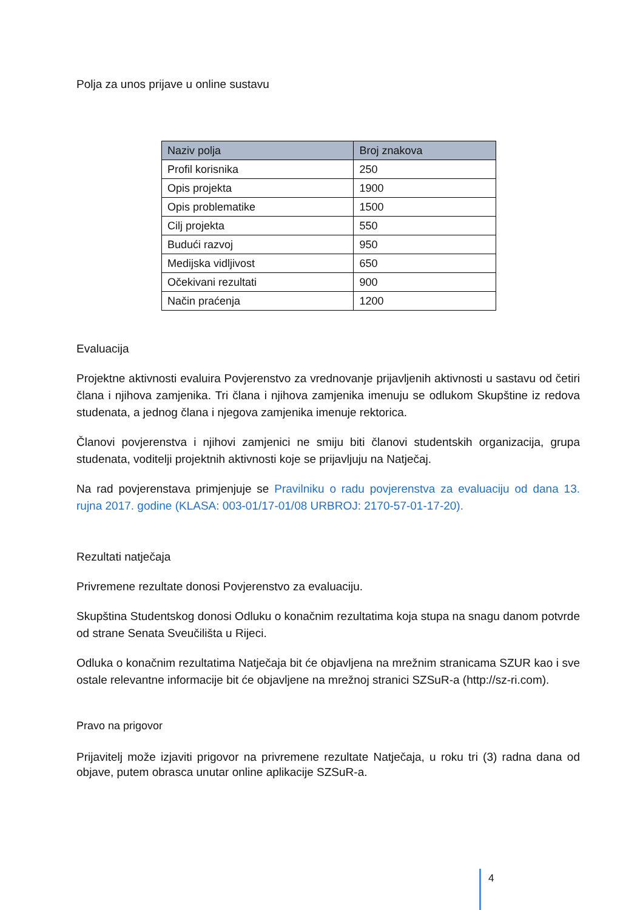Polja za unos prijave u online sustavu
| Naziv polja | Broj znakova |
| --- | --- |
| Profil korisnika | 250 |
| Opis projekta | 1900 |
| Opis problematike | 1500 |
| Cilj projekta | 550 |
| Budući razvoj | 950 |
| Medijska vidljivost | 650 |
| Očekivani rezultati | 900 |
| Način praćenja | 1200 |
Evaluacija
Projektne aktivnosti evaluira Povjerenstvo za vrednovanje prijavljenih aktivnosti u sastavu od četiri člana i njihova zamjenika. Tri člana i njihova zamjenika imenuju se odlukom Skupštine iz redova studenata, a jednog člana i njegova zamjenika imenuje rektorica.
Članovi povjerenstva i njihovi zamjenici ne smiju biti članovi studentskih organizacija, grupa studenata, voditelji projektnih aktivnosti koje se prijavljuju na Natječaj.
Na rad povjerenstava primjenjuje se Pravilniku o radu povjerenstva za evaluaciju od dana 13. rujna 2017. godine (KLASA: 003-01/17-01/08 URBROJ: 2170-57-01-17-20).
Rezultati natječaja
Privremene rezultate donosi Povjerenstvo za evaluaciju.
Skupština Studentskog donosi Odluku o konačnim rezultatima koja stupa na snagu danom potvrde od strane Senata Sveučilišta u Rijeci.
Odluka o konačnim rezultatima Natječaja bit će objavljena na mrežnim stranicama SZUR kao i sve ostale relevantne informacije bit će objavljene na mrežnoj stranici SZSuR-a (http://sz-ri.com).
Pravo na prigovor
Prijavitelj može izjaviti prigovor na privremene rezultate Natječaja, u roku tri (3) radna dana od objave, putem obrasca unutar online aplikacije SZSuR-a.
4